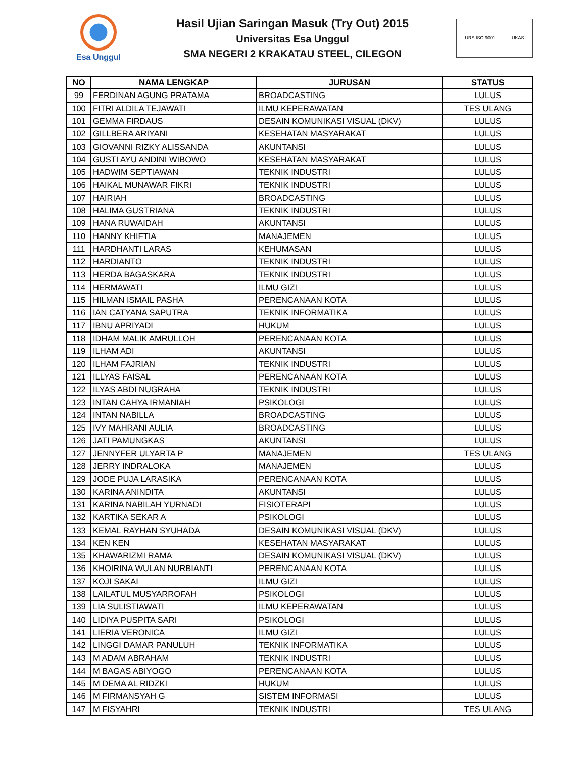Esa Unggul
Hasil Ujian Saringan Masuk (Try Out) 2015
Universitas Esa Unggul
SMA NEGERI 2 KRAKATAU STEEL, CILEGON
URS ISO 9001 UKAS
| NO | NAMA LENGKAP | JURUSAN | STATUS |
| --- | --- | --- | --- |
| 99 | FERDINAN AGUNG PRATAMA | BROADCASTING | LULUS |
| 100 | FITRI ALDILA TEJAWATI | ILMU KEPERAWATAN | TES ULANG |
| 101 | GEMMA FIRDAUS | DESAIN KOMUNIKASI VISUAL (DKV) | LULUS |
| 102 | GILLBERA ARIYANI | KESEHATAN MASYARAKAT | LULUS |
| 103 | GIOVANNI RIZKY ALISSANDA | AKUNTANSI | LULUS |
| 104 | GUSTI AYU ANDINI WIBOWO | KESEHATAN MASYARAKAT | LULUS |
| 105 | HADWIM SEPTIAWAN | TEKNIK INDUSTRI | LULUS |
| 106 | HAIKAL MUNAWAR FIKRI | TEKNIK INDUSTRI | LULUS |
| 107 | HAIRIAH | BROADCASTING | LULUS |
| 108 | HALIMA GUSTRIANA | TEKNIK INDUSTRI | LULUS |
| 109 | HANA RUWAIDAH | AKUNTANSI | LULUS |
| 110 | HANNY KHIFTIA | MANAJEMEN | LULUS |
| 111 | HARDHANTI LARAS | KEHUMASAN | LULUS |
| 112 | HARDIANTO | TEKNIK INDUSTRI | LULUS |
| 113 | HERDA BAGASKARA | TEKNIK INDUSTRI | LULUS |
| 114 | HERMAWATI | ILMU GIZI | LULUS |
| 115 | HILMAN ISMAIL PASHA | PERENCANAAN KOTA | LULUS |
| 116 | IAN CATYANA SAPUTRA | TEKNIK INFORMATIKA | LULUS |
| 117 | IBNU APRIYADI | HUKUM | LULUS |
| 118 | IDHAM MALIK AMRULLOH | PERENCANAAN KOTA | LULUS |
| 119 | ILHAM ADI | AKUNTANSI | LULUS |
| 120 | ILHAM FAJRIAN | TEKNIK INDUSTRI | LULUS |
| 121 | ILLYAS FAISAL | PERENCANAAN KOTA | LULUS |
| 122 | ILYAS ABDI NUGRAHA | TEKNIK INDUSTRI | LULUS |
| 123 | INTAN CAHYA IRMANIAH | PSIKOLOGI | LULUS |
| 124 | INTAN NABILLA | BROADCASTING | LULUS |
| 125 | IVY MAHRANI AULIA | BROADCASTING | LULUS |
| 126 | JATI PAMUNGKAS | AKUNTANSI | LULUS |
| 127 | JENNYFER ULYARTA P | MANAJEMEN | TES ULANG |
| 128 | JERRY INDRALOKA | MANAJEMEN | LULUS |
| 129 | JODE PUJA LARASIKA | PERENCANAAN KOTA | LULUS |
| 130 | KARINA ANINDITA | AKUNTANSI | LULUS |
| 131 | KARINA NABILAH YURNADI | FISIOTERAPI | LULUS |
| 132 | KARTIKA SEKAR A | PSIKOLOGI | LULUS |
| 133 | KEMAL RAYHAN SYUHADA | DESAIN KOMUNIKASI VISUAL (DKV) | LULUS |
| 134 | KEN KEN | KESEHATAN MASYARAKAT | LULUS |
| 135 | KHAWARIZMI RAMA | DESAIN KOMUNIKASI VISUAL (DKV) | LULUS |
| 136 | KHOIRINA WULAN NURBIANTI | PERENCANAAN KOTA | LULUS |
| 137 | KOJI SAKAI | ILMU GIZI | LULUS |
| 138 | LAILATUL MUSYARROFAH | PSIKOLOGI | LULUS |
| 139 | LIA SULISTIAWATI | ILMU KEPERAWATAN | LULUS |
| 140 | LIDIYA PUSPITA SARI | PSIKOLOGI | LULUS |
| 141 | LIERIA VERONICA | ILMU GIZI | LULUS |
| 142 | LINGGI DAMAR PANULUH | TEKNIK INFORMATIKA | LULUS |
| 143 | M ADAM ABRAHAM | TEKNIK INDUSTRI | LULUS |
| 144 | M BAGAS ABIYOGO | PERENCANAAN KOTA | LULUS |
| 145 | M DEMA AL RIDZKI | HUKUM | LULUS |
| 146 | M FIRMANSYAH G | SISTEM INFORMASI | LULUS |
| 147 | M FISYAHRI | TEKNIK INDUSTRI | TES ULANG |